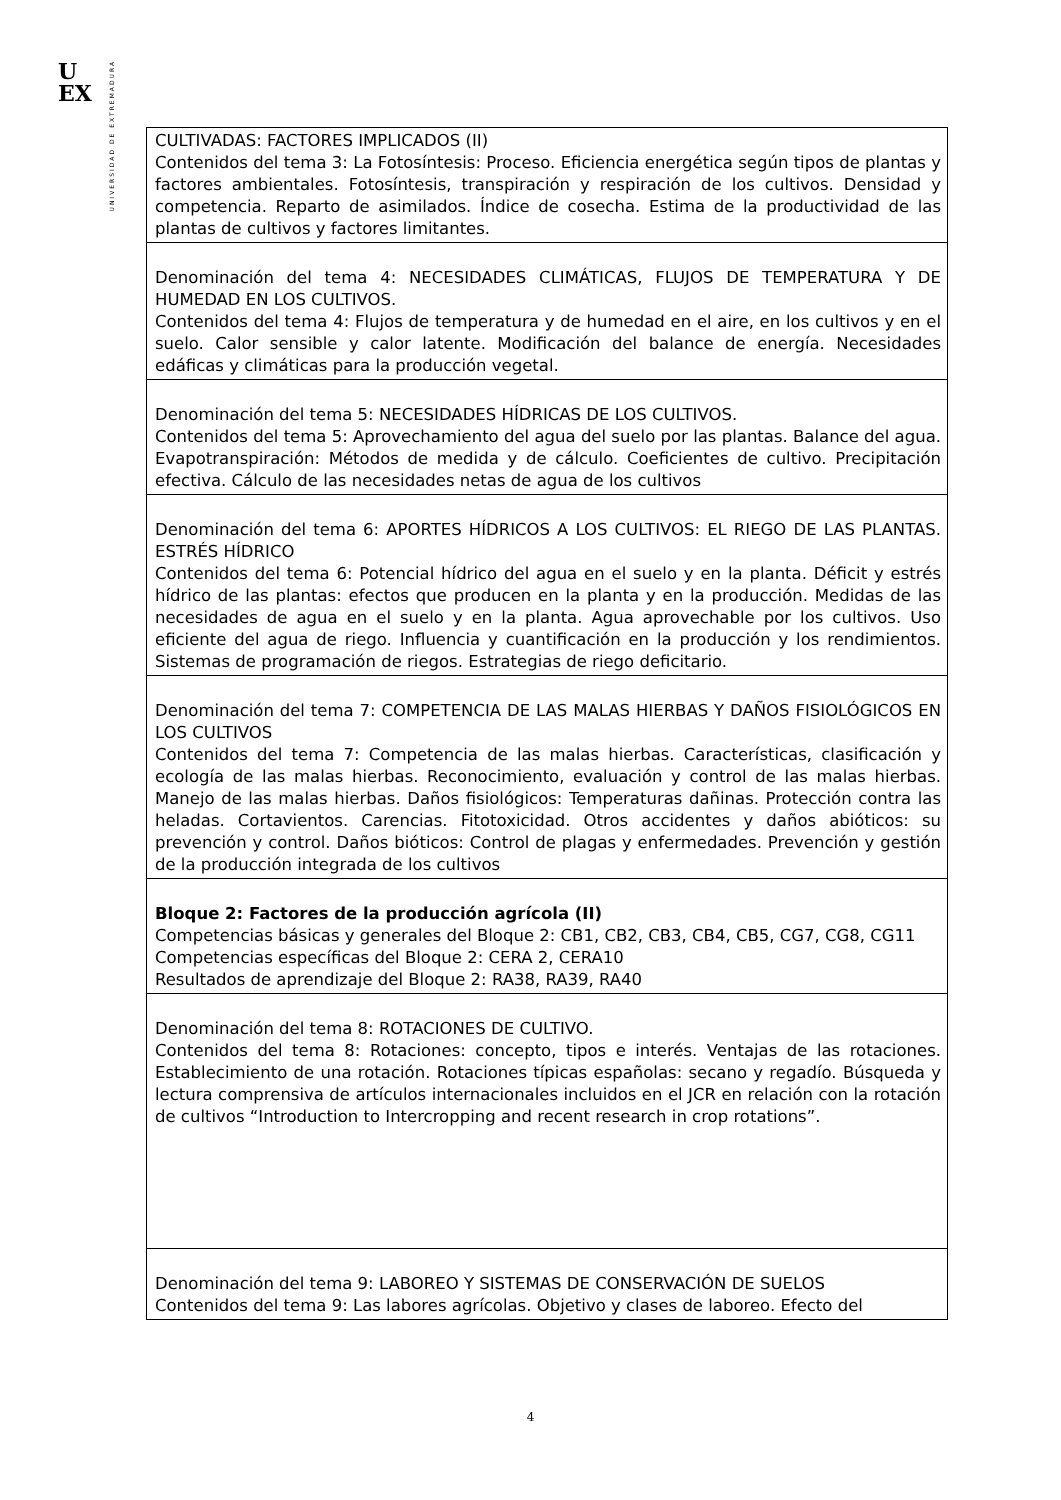U
EX
UNIVERSIDAD DE EXTREMADURA
| CULTIVADAS: FACTORES IMPLICADOS (II) Contenidos del tema 3: La Fotosíntesis: Proceso. Eficiencia energética según tipos de plantas y factores ambientales. Fotosíntesis, transpiración y respiración de los cultivos. Densidad y competencia. Reparto de asimilados. Índice de cosecha. Estima de la productividad de las plantas de cultivos y factores limitantes. |
| Denominación del tema 4: NECESIDADES CLIMÁTICAS, FLUJOS DE TEMPERATURA Y DE HUMEDAD EN LOS CULTIVOS. Contenidos del tema 4: Flujos de temperatura y de humedad en el aire, en los cultivos y en el suelo. Calor sensible y calor latente. Modificación del balance de energía. Necesidades edáficas y climáticas para la producción vegetal. |
| Denominación del tema 5: NECESIDADES HÍDRICAS DE LOS CULTIVOS. Contenidos del tema 5: Aprovechamiento del agua del suelo por las plantas. Balance del agua. Evapotranspiración: Métodos de medida y de cálculo. Coeficientes de cultivo. Precipitación efectiva. Cálculo de las necesidades netas de agua de los cultivos |
| Denominación del tema 6: APORTES HÍDRICOS A LOS CULTIVOS: EL RIEGO DE LAS PLANTAS. ESTRÉS HÍDRICO Contenidos del tema 6: Potencial hídrico del agua en el suelo y en la planta. Déficit y estrés hídrico de las plantas: efectos que producen en la planta y en la producción. Medidas de las necesidades de agua en el suelo y en la planta. Agua aprovechable por los cultivos. Uso eficiente del agua de riego. Influencia y cuantificación en la producción y los rendimientos. Sistemas de programación de riegos. Estrategias de riego deficitario. |
| Denominación del tema 7: COMPETENCIA DE LAS MALAS HIERBAS Y DAÑOS FISIOLÓGICOS EN LOS CULTIVOS Contenidos del tema 7: Competencia de las malas hierbas. Características, clasificación y ecología de las malas hierbas. Reconocimiento, evaluación y control de las malas hierbas. Manejo de las malas hierbas. Daños fisiológicos: Temperaturas dañinas. Protección contra las heladas. Cortavientos. Carencias. Fitotoxicidad. Otros accidentes y daños abióticos: su prevención y control. Daños bióticos: Control de plagas y enfermedades. Prevención y gestión de la producción integrada de los cultivos |
| Bloque 2: Factores de la producción agrícola (II) Competencias básicas y generales del Bloque 2: CB1, CB2, CB3, CB4, CB5, CG7, CG8, CG11 Competencias específicas del Bloque 2: CERA 2, CERA10 Resultados de aprendizaje del Bloque 2: RA38, RA39, RA40 |
| Denominación del tema 8: ROTACIONES DE CULTIVO. Contenidos del tema 8: Rotaciones: concepto, tipos e interés. Ventajas de las rotaciones. Establecimiento de una rotación. Rotaciones típicas españolas: secano y regadío. Búsqueda y lectura comprensiva de artículos internacionales incluidos en el JCR en relación con la rotación de cultivos “Introduction to Intercropping and recent research in crop rotations”. |
| Denominación del tema 9: LABOREO Y SISTEMAS DE CONSERVACIÓN DE SUELOS Contenidos del tema 9: Las labores agrícolas. Objetivo y clases de laboreo. Efecto del |
4